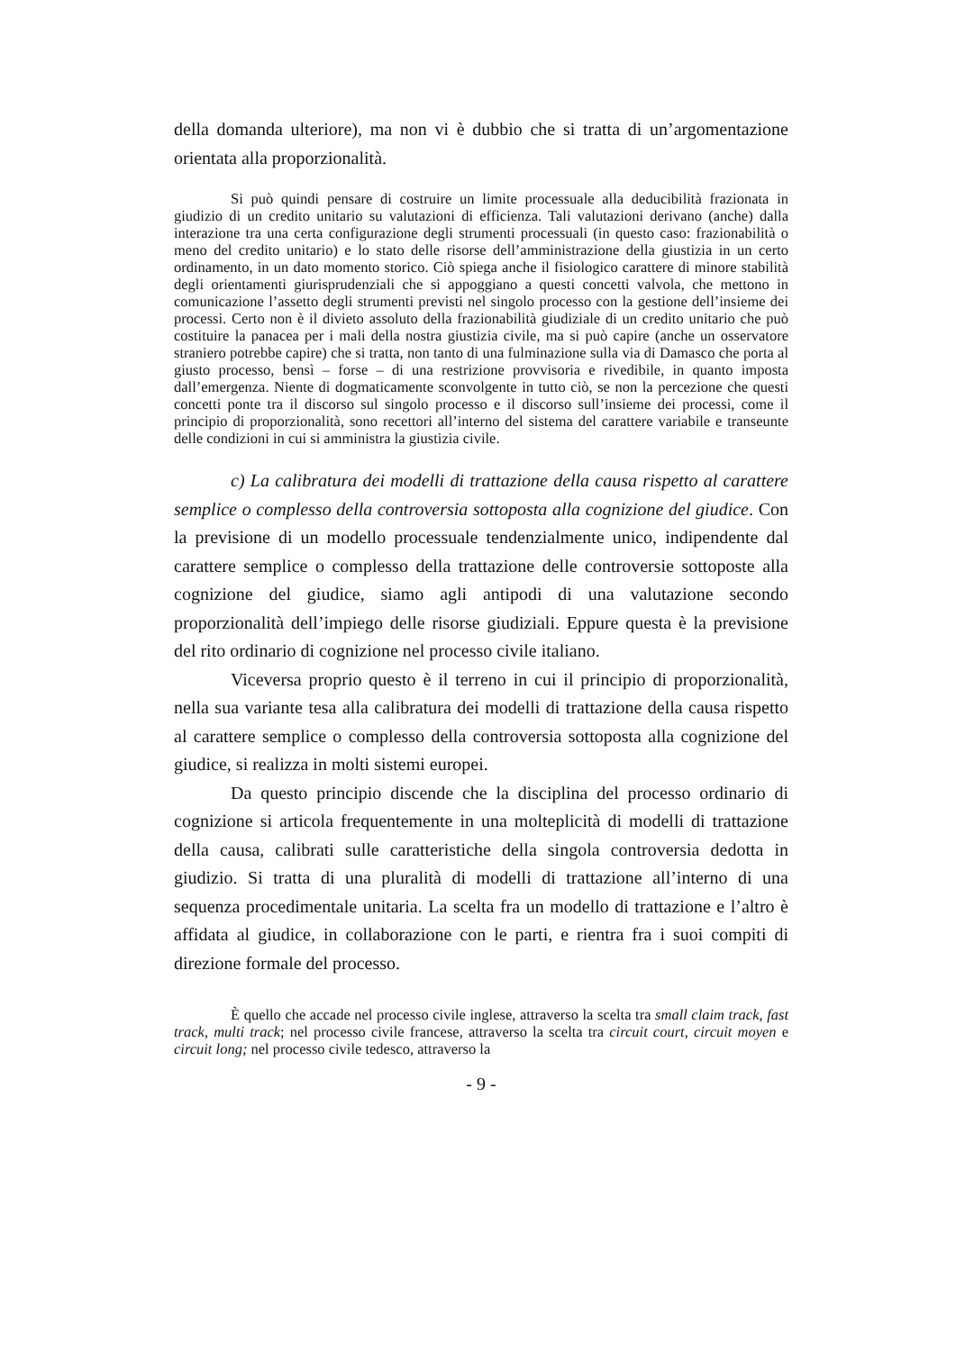della domanda ulteriore), ma non vi è dubbio che si tratta di un’argomentazione orientata alla proporzionalità.
Si può quindi pensare di costruire un limite processuale alla deducibilità frazionata in giudizio di un credito unitario su valutazioni di efficienza. Tali valutazioni derivano (anche) dalla interazione tra una certa configurazione degli strumenti processuali (in questo caso: frazionabilità o meno del credito unitario) e lo stato delle risorse dell’amministrazione della giustizia in un certo ordinamento, in un dato momento storico. Ciò spiega anche il fisiologico carattere di minore stabilità degli orientamenti giurisprudenziali che si appoggiano a questi concetti valvola, che mettono in comunicazione l’assetto degli strumenti previsti nel singolo processo con la gestione dell’insieme dei processi. Certo non è il divieto assoluto della frazionabilità giudiziale di un credito unitario che può costituire la panacea per i mali della nostra giustizia civile, ma si può capire (anche un osservatore straniero potrebbe capire) che si tratta, non tanto di una fulminazione sulla via di Damasco che porta al giusto processo, bensì – forse – di una restrizione provvisoria e rivedibile, in quanto imposta dall’emergenza. Niente di dogmaticamente sconvolgente in tutto ciò, se non la percezione che questi concetti ponte tra il discorso sul singolo processo e il discorso sull’insieme dei processi, come il principio di proporzionalità, sono recettori all’interno del sistema del carattere variabile e transeunte delle condizioni in cui si amministra la giustizia civile.
c) La calibratura dei modelli di trattazione della causa rispetto al carattere semplice o complesso della controversia sottoposta alla cognizione del giudice. Con la previsione di un modello processuale tendenzialmente unico, indipendente dal carattere semplice o complesso della trattazione delle controversie sottoposte alla cognizione del giudice, siamo agli antipodi di una valutazione secondo proporzionalità dell’impiego delle risorse giudiziali. Eppure questa è la previsione del rito ordinario di cognizione nel processo civile italiano.
Viceversa proprio questo è il terreno in cui il principio di proporzionalità, nella sua variante tesa alla calibratura dei modelli di trattazione della causa rispetto al carattere semplice o complesso della controversia sottoposta alla cognizione del giudice, si realizza in molti sistemi europei.
Da questo principio discende che la disciplina del processo ordinario di cognizione si articola frequentemente in una molteplicità di modelli di trattazione della causa, calibrati sulle caratteristiche della singola controversia dedotta in giudizio. Si tratta di una pluralità di modelli di trattazione all’interno di una sequenza procedimentale unitaria. La scelta fra un modello di trattazione e l’altro è affidata al giudice, in collaborazione con le parti, e rientra fra i suoi compiti di direzione formale del processo.
È quello che accade nel processo civile inglese, attraverso la scelta tra small claim track, fast track, multi track; nel processo civile francese, attraverso la scelta tra circuit court, circuit moyen e circuit long; nel processo civile tedesco, attraverso la
- 9 -